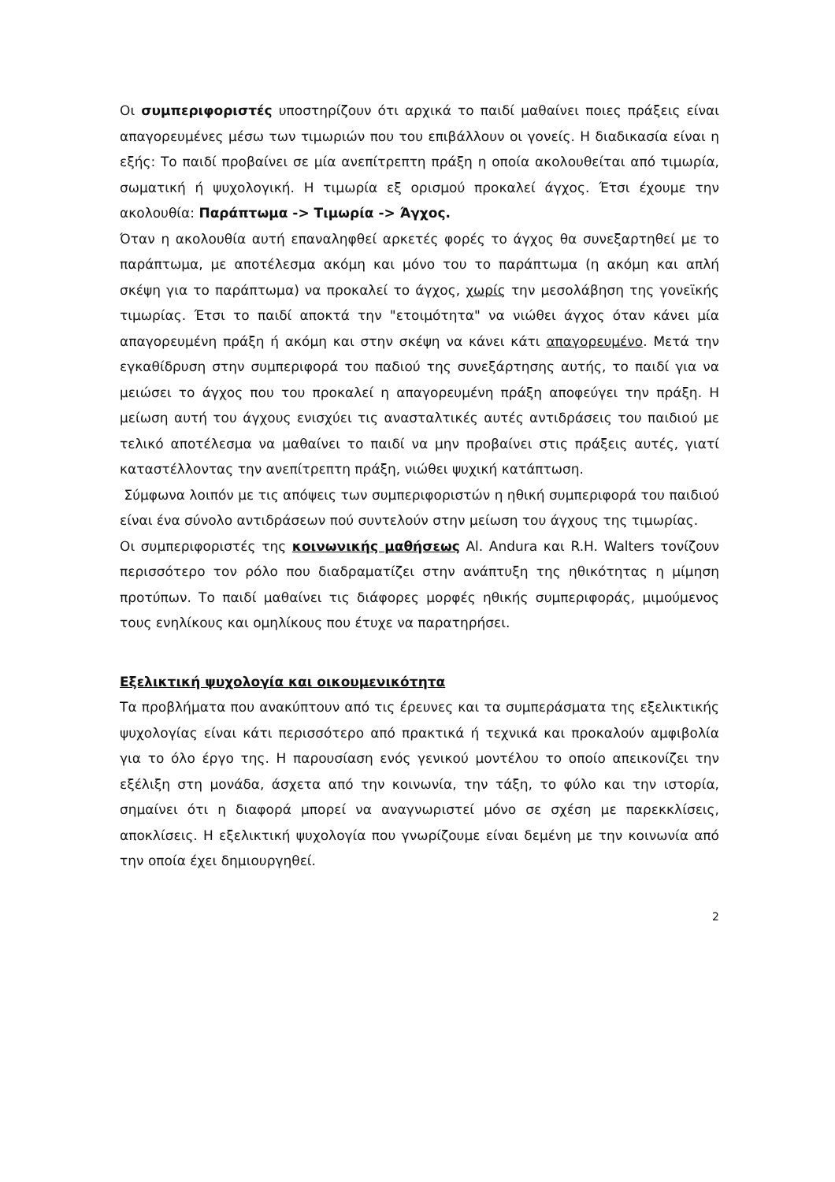Οι συμπεριφοριστές υποστηρίζουν ότι αρχικά το παιδί μαθαίνει ποιες πράξεις είναι απαγορευμένες μέσω των τιμωριών που του επιβάλλουν οι γονείς. Η διαδικασία είναι η εξής: Το παιδί προβαίνει σε μία ανεπίτρεπτη πράξη η οποία ακολουθείται από τιμωρία, σωματική ή ψυχολογική. Η τιμωρία εξ ορισμού προκαλεί άγχος. Έτσι έχουμε την ακολουθία: Παράπτωμα -> Τιμωρία -> Άγχος.
Όταν η ακολουθία αυτή επαναληφθεί αρκετές φορές το άγχος θα συνεξαρτηθεί με το παράπτωμα, με αποτέλεσμα ακόμη και μόνο του το παράπτωμα (η ακόμη και απλή σκέψη για το παράπτωμα) να προκαλεί το άγχος, χωρίς την μεσολάβηση της γονεϊκής τιμωρίας. Έτσι το παιδί αποκτά την "ετοιμότητα" να νιώθει άγχος όταν κάνει μία απαγορευμένη πράξη ή ακόμη και στην σκέψη να κάνει κάτι απαγορευμένο. Μετά την εγκαθίδρυση στην συμπεριφορά του παδιού της συνεξάρτησης αυτής, το παιδί για να μειώσει το άγχος που του προκαλεί η απαγορευμένη πράξη αποφεύγει την πράξη. Η μείωση αυτή του άγχους ενισχύει τις ανασταλτικές αυτές αντιδράσεις του παιδιού με τελικό αποτέλεσμα να μαθαίνει το παιδί να μην προβαίνει στις πράξεις αυτές, γιατί καταστέλλοντας την ανεπίτρεπτη πράξη, νιώθει ψυχική κατάπτωση.
Σύμφωνα λοιπόν με τις απόψεις των συμπεριφοριστών η ηθική συμπεριφορά του παιδιού είναι ένα σύνολο αντιδράσεων πού συντελούν στην μείωση του άγχους της τιμωρίας.
Οι συμπεριφοριστές της κοινωνικής μαθήσεως Al. Andura και R.H. Walters τονίζουν περισσότερο τον ρόλο που διαδραματίζει στην ανάπτυξη της ηθικότητας η μίμηση προτύπων. Το παιδί μαθαίνει τις διάφορες μορφές ηθικής συμπεριφοράς, μιμούμενος τους ενηλίκους και ομηλίκους που έτυχε να παρατηρήσει.
Εξελικτική ψυχολογία και οικουμενικότητα
Τα προβλήματα που ανακύπτουν από τις έρευνες και τα συμπεράσματα της εξελικτικής ψυχολογίας είναι κάτι περισσότερο από πρακτικά ή τεχνικά και προκαλούν αμφιβολία για το όλο έργο της. Η παρουσίαση ενός γενικού μοντέλου το οποίο απεικονίζει την εξέλιξη στη μονάδα, άσχετα από την κοινωνία, την τάξη, το φύλο και την ιστορία, σημαίνει ότι η διαφορά μπορεί να αναγνωριστεί μόνο σε σχέση με παρεκκλίσεις, αποκλίσεις. Η εξελικτική ψυχολογία που γνωρίζουμε είναι δεμένη με την κοινωνία από την οποία έχει δημιουργηθεί.
2